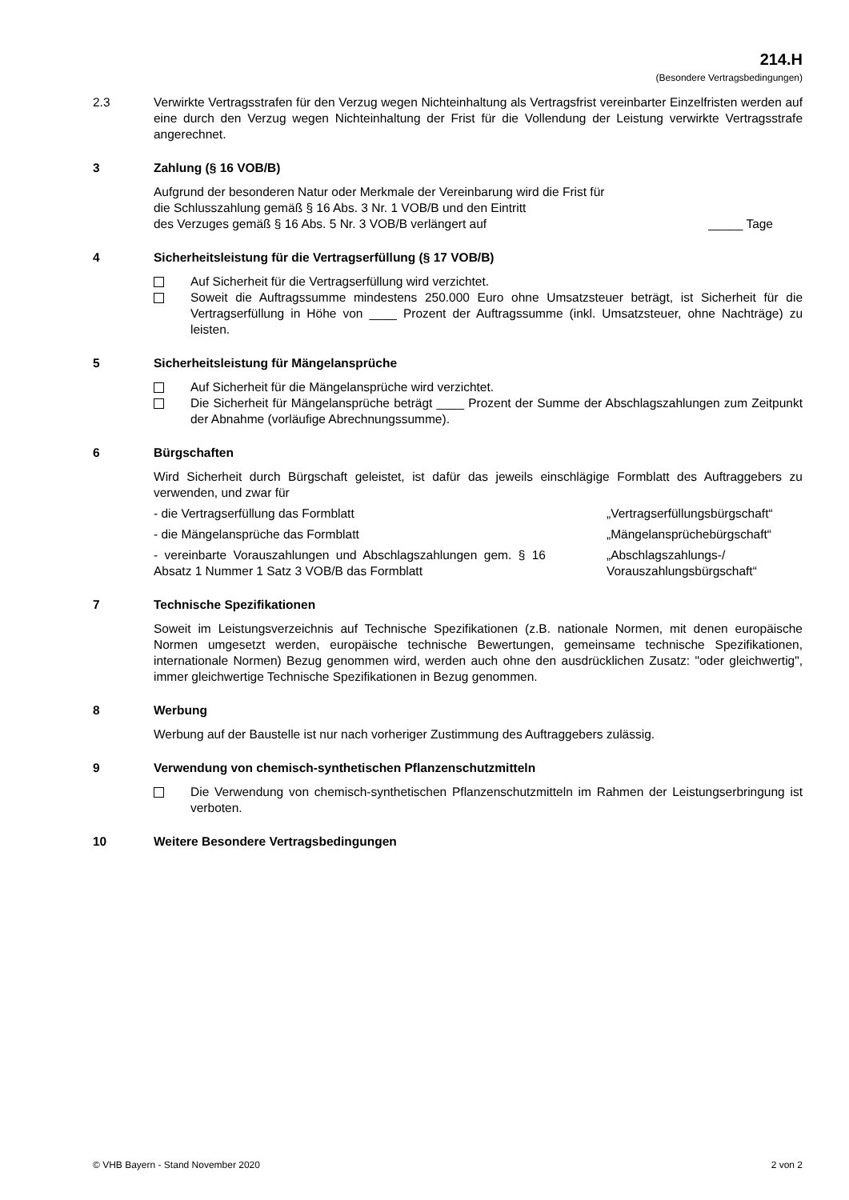214.H
(Besondere Vertragsbedingungen)
2.3 Verwirkte Vertragsstrafen für den Verzug wegen Nichteinhaltung als Vertragsfrist vereinbarter Einzelfristen werden auf eine durch den Verzug wegen Nichteinhaltung der Frist für die Vollendung der Leistung verwirkte Vertragsstrafe angerechnet.
3 Zahlung (§ 16 VOB/B)
Aufgrund der besonderen Natur oder Merkmale der Vereinbarung wird die Frist für
die Schlusszahlung gemäß § 16 Abs. 3 Nr. 1 VOB/B und den Eintritt
des Verzuges gemäß § 16 Abs. 5 Nr. 3 VOB/B verlängert auf _____ Tage
4 Sicherheitsleistung für die Vertragserfüllung (§ 17 VOB/B)
Auf Sicherheit für die Vertragserfüllung wird verzichtet.
Soweit die Auftragssumme mindestens 250.000 Euro ohne Umsatzsteuer beträgt, ist Sicherheit für die Vertragserfüllung in Höhe von ____ Prozent der Auftragssumme (inkl. Umsatzsteuer, ohne Nachträge) zu leisten.
5 Sicherheitsleistung für Mängelansprüche
Auf Sicherheit für die Mängelansprüche wird verzichtet.
Die Sicherheit für Mängelansprüche beträgt ____ Prozent der Summe der Abschlagszahlungen zum Zeitpunkt der Abnahme (vorläufige Abrechnungssumme).
6 Bürgschaften
Wird Sicherheit durch Bürgschaft geleistet, ist dafür das jeweils einschlägige Formblatt des Auftraggebers zu verwenden, und zwar für
- die Vertragserfüllung das Formblatt „Vertragserfüllungsbürgschaft“
- die Mängelansprüche das Formblatt „Mängelansprüchebürgschaft“
- vereinbarte Vorauszahlungen und Abschlagszahlungen gem. § 16 Absatz 1 Nummer 1 Satz 3 VOB/B das Formblatt „Abschlagszahlungs-/ Vorauszahlungsbürgschaft“
7 Technische Spezifikationen
Soweit im Leistungsverzeichnis auf Technische Spezifikationen (z.B. nationale Normen, mit denen europäische Normen umgesetzt werden, europäische technische Bewertungen, gemeinsame technische Spezifikationen, internationale Normen) Bezug genommen wird, werden auch ohne den ausdrücklichen Zusatz: "oder gleichwertig", immer gleichwertige Technische Spezifikationen in Bezug genommen.
8 Werbung
Werbung auf der Baustelle ist nur nach vorheriger Zustimmung des Auftraggebers zulässig.
9 Verwendung von chemisch-synthetischen Pflanzenschutzmitteln
Die Verwendung von chemisch-synthetischen Pflanzenschutzmitteln im Rahmen der Leistungserbringung ist verboten.
10 Weitere Besondere Vertragsbedingungen
© VHB Bayern - Stand November 2020 2 von 2